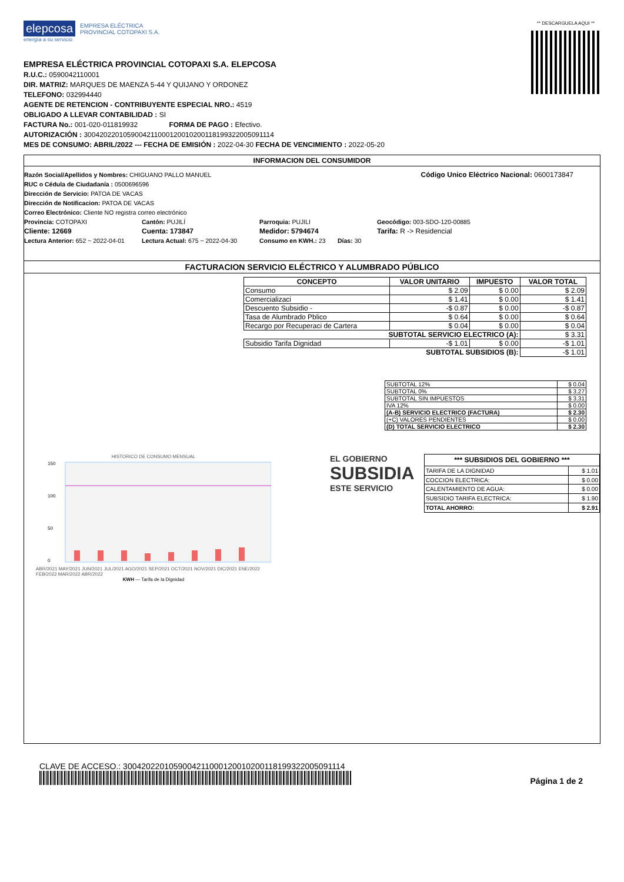elepcosa
EMPRESA ELÉCTRICA
PROVINCIAL COTOPAXI S.A.
energía a su servicio
** DESCARGUELA AQUI **
EMPRESA ELÉCTRICA PROVINCIAL COTOPAXI S.A. ELEPCOSA
R.U.C.: 0590042110001
DIR. MATRIZ: MARQUES DE MAENZA 5-44 Y QUIJANO Y ORDONEZ
TELEFONO: 032994440
AGENTE DE RETENCION - CONTRIBUYENTE ESPECIAL NRO.: 4519
OBLIGADO A LLEVAR CONTABILIDAD : SI
FACTURA No.: 001-020-011819932 FORMA DE PAGO : Efectivo.
AUTORIZACIÓN : 3004202201059004211000120010200118199322005091114
MES DE CONSUMO: ABRIL/2022 --- FECHA DE EMISIÓN : 2022-04-30 FECHA DE VENCIMIENTO : 2022-05-20
INFORMACION DEL CONSUMIDOR
Código Unico Eléctrico Nacional: 0600173847
Razón Social/Apellidos y Nombres: CHIGUANO PALLO MANUEL
RUC o Cédula de Ciudadanía : 0500696596
Dirección de Servicio: PATOA DE VACAS
Dirección de Notificacion: PATOA DE VACAS
Correo Electrónico: Cliente NO registra correo electrónico
Provincia: COTOPAXI Cantón: PUJILÍ Parroquia: PUJILI Geocódigo: 003-SDO-120-00885
Cliente: 12669 Cuenta: 173847 Medidor: 5794674 Tarifa: R -> Residencial
Lectura Anterior: 652 ~ 2022-04-01
Lectura Actual: 675 ~ 2022-04-30
Consumo en KWH.: 23 Días: 30
FACTURACION SERVICIO ELÉCTRICO Y ALUMBRADO PÚBLICO
| CONCEPTO | VALOR UNITARIO | IMPUESTO | VALOR TOTAL |
| --- | --- | --- | --- |
| Consumo | $ 2.09 | $ 0.00 | $ 2.09 |
| Comercializaci | $ 1.41 | $ 0.00 | $ 1.41 |
| Descuento Subsidio - | -$ 0.87 | $ 0.00 | -$ 0.87 |
| Tasa de Alumbrado Pblico | $ 0.64 | $ 0.00 | $ 0.64 |
| Recargo por Recuperaci de Cartera | $ 0.04 | $ 0.00 | $ 0.04 |
| SUBTOTAL SERVICIO ELECTRICO (A): | | | $ 3.31 |
| Subsidio Tarifa Dignidad | -$ 1.01 | $ 0.00 | -$ 1.01 |
| SUBTOTAL SUBSIDIOS (B): | | | -$ 1.01 |
| SUBTOTAL 12% | $ 0.04 |
| SUBTOTAL 0% | $ 3.27 |
| SUBTOTAL SIN IMPUESTOS | $ 3.31 |
| IVA 12% | $ 0.00 |
| (A-B) SERVICIO ELECTRICO (FACTURA) | $ 2.30 |
| (+C) VALORES PENDIENTES | $ 0.00 |
| (D) TOTAL SERVICIO ELECTRICO | $ 2.30 |
HISTORICO DE CONSUMO MENSUAL
150
100
50
0
ABR/2021 MAY/2021 JUN/2021 JUL/2021 AGO/2021 SEP/2021 OCT/2021 NOV/2021 DIC/2021 ENE/2022 FEB/2022 MAR/2022 ABR/2022
KWH — Tarifa de la Dignidad
EL GOBIERNO
SUBSIDIA
ESTE SERVICIO
| *** SUBSIDIOS DEL GOBIERNO *** | |
| --- | --- |
| TARIFA DE LA DIGNIDAD | $ 1.01 |
| COCCION ELECTRICA: | $ 0.00 |
| CALENTAMIENTO DE AGUA: | $ 0.00 |
| SUBSIDIO TARIFA ELECTRICA: | $ 1.90 |
| TOTAL AHORRO: | $ 2.91 |
CLAVE DE ACCESO.: 3004202201059004211000120010200118199322005091114
Página 1 de 2